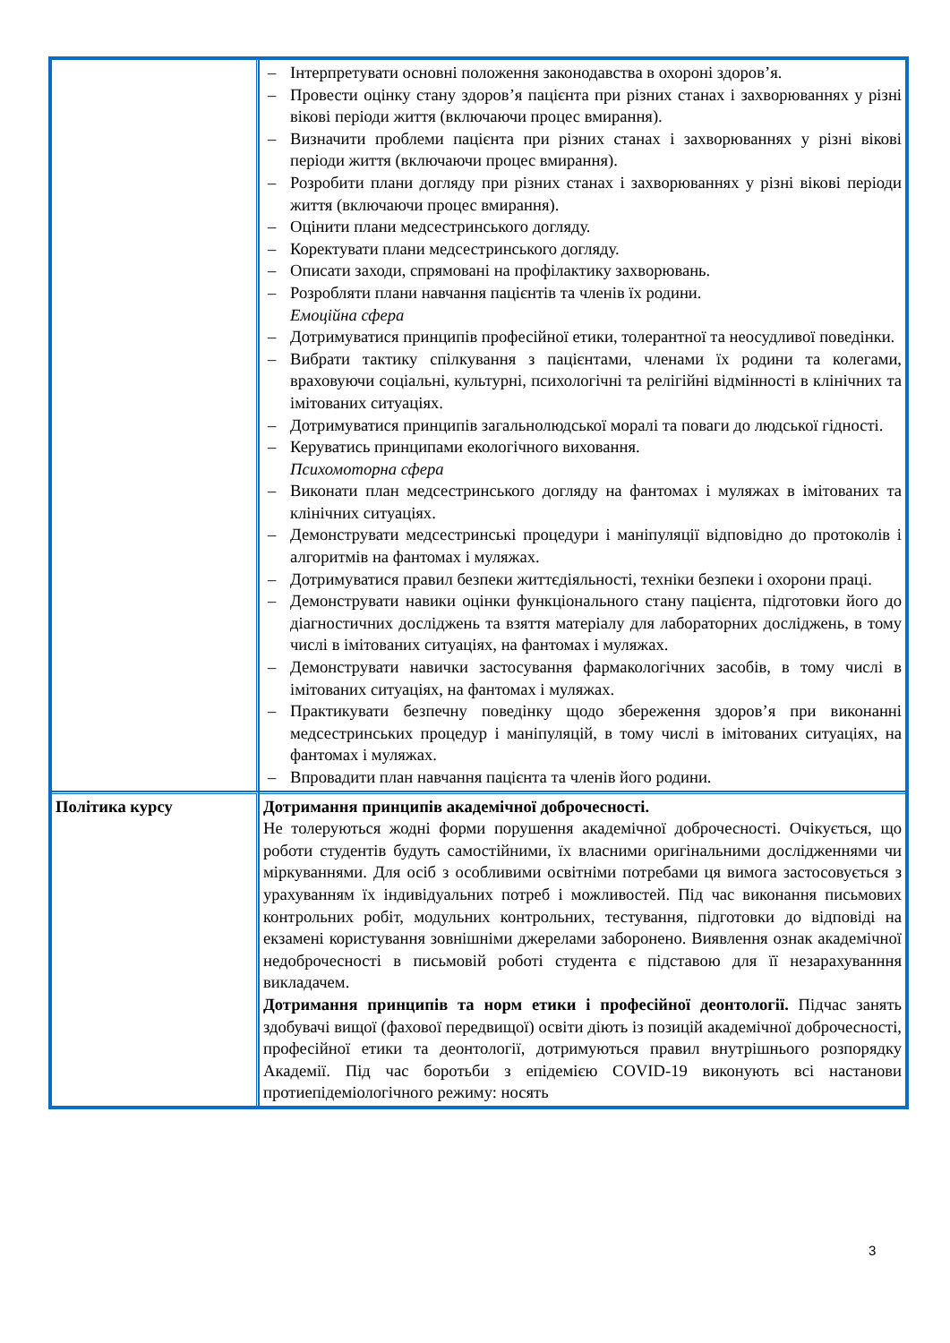| | – Інтерпретувати основні положення законодавства в охороні здоров’я. – Провести оцінку стану здоров’я пацієнта при різних станах і захворюваннях у різні вікові періоди життя (включаючи процес вмирання). – Визначити проблеми пацієнта при різних станах і захворюваннях у різні вікові періоди життя (включаючи процес вмирання). – Розробити плани догляду при різних станах і захворюваннях у різні вікові періоди життя (включаючи процес вмирання). – Оцінити плани медсестринського догляду. – Коректувати плани медсестринського догляду. – Описати заходи, спрямовані на профілактику захворювань. – Розробляти плани навчання пацієнтів та членів їх родини. Емоційна сфера – Дотримуватися принципів професійної етики, толерантної та неосудливої поведінки. – Вибрати тактику спілкування з пацієнтами, членами їх родини та колегами, враховуючи соціальні, культурні, психологічні та релігійні відмінності в клінічних та імітованих ситуаціях. – Дотримуватися принципів загальнолюдської моралі та поваги до людської гідності. – Керуватись принципами екологічного виховання. Психомоторна сфера – Виконати план медсестринського догляду на фантомах і муляжах в імітованих та клінічних ситуаціях. – Демонструвати медсестринські процедури і маніпуляції відповідно до протоколів і алгоритмів на фантомах і муляжах. – Дотримуватися правил безпеки життєдіяльності, техніки безпеки і охорони праці. – Демонструвати навики оцінки функціонального стану пацієнта, підготовки його до діагностичних досліджень та взяття матеріалу для лабораторних досліджень, в тому числі в імітованих ситуаціях, на фантомах і муляжах. – Демонструвати навички застосування фармакологічних засобів, в тому числі в імітованих ситуаціях, на фантомах і муляжах. – Практикувати безпечну поведінку щодо збереження здоров’я при виконанні медсестринських процедур і маніпуляцій, в тому числі в імітованих ситуаціях, на фантомах і муляжах. – Впровадити план навчання пацієнта та членів його родини. |
| Політика курсу | Дотримання принципів академічної доброчесності. Не толеруються жодні форми порушення академічної доброчесності. Очікується, що роботи студентів будуть самостійними, їх власними оригінальними дослідженнями чи міркуваннями. Для осіб з особливими освітніми потребами ця вимога застосовується з урахуванням їх індивідуальних потреб і можливостей. Під час виконання письмових контрольних робіт, модульних контрольних, тестування, підготовки до відповіді на екзамені користування зовнішніми джерелами заборонено. Виявлення ознак академічної недоброчесності в письмовій роботі студента є підставою для її незарахуванння викладачем. Дотримання принципів та норм етики і професійної деонтології. Підчас занять здобувачі вищої (фахової передвищої) освіти діють із позицій академічної доброчесності, професійної етики та деонтології, дотримуються правил внутрішнього розпорядку Академії. Під час боротьби з епідемією COVID-19 виконують всі настанови протиепідеміологічного режиму: носять |
3